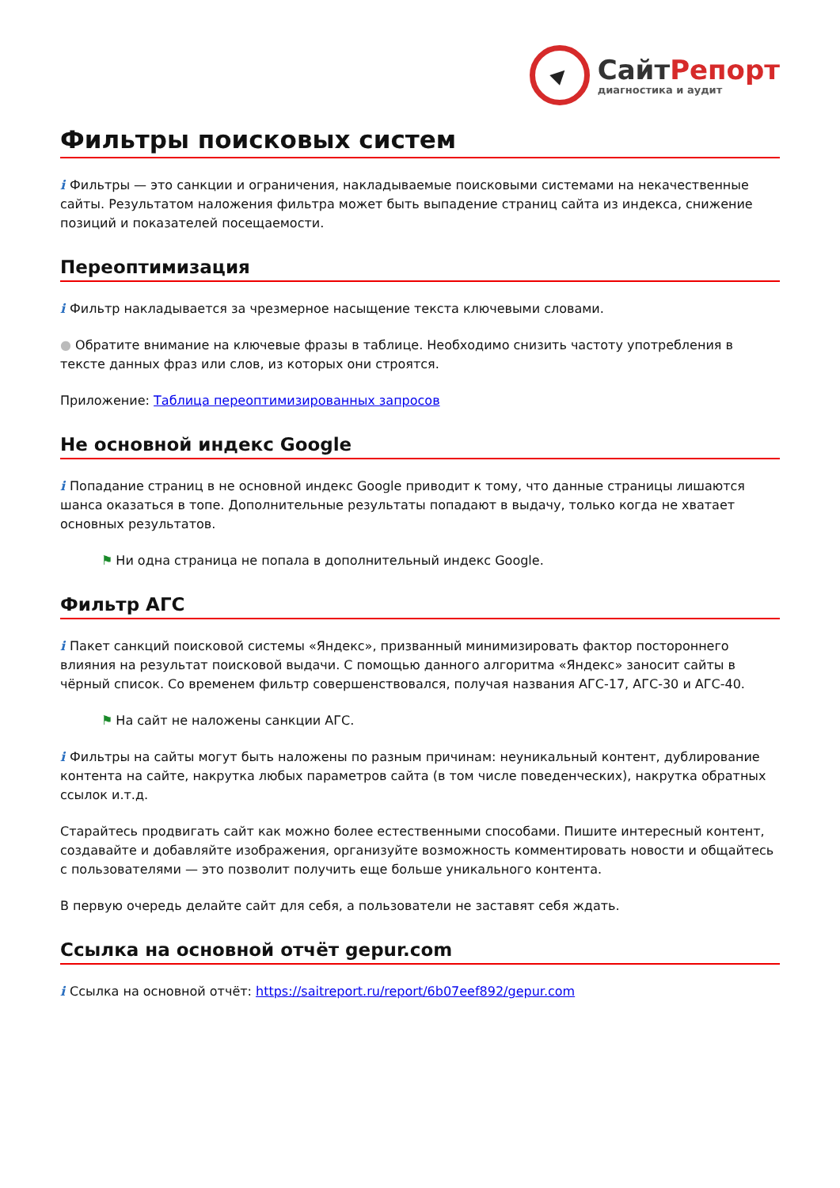СайтРепорт
диагностика и аудит
Фильтры поисковых систем
i Фильтры — это санкции и ограничения, накладываемые поисковыми системами на некачественные сайты. Результатом наложения фильтра может быть выпадение страниц сайта из индекса, снижение позиций и показателей посещаемости.
Переоптимизация
i Фильтр накладывается за чрезмерное насыщение текста ключевыми словами.
● Обратите внимание на ключевые фразы в таблице. Необходимо снизить частоту употребления в тексте данных фраз или слов, из которых они строятся.
Приложение: Таблица переоптимизированных запросов
Не основной индекс Google
i Попадание страниц в не основной индекс Google приводит к тому, что данные страницы лишаются шанса оказаться в топе. Дополнительные результаты попадают в выдачу, только когда не хватает основных результатов.
⚑ Ни одна страница не попала в дополнительный индекс Google.
Фильтр АГС
i Пакет санкций поисковой системы «Яндекс», призванный минимизировать фактор постороннего влияния на результат поисковой выдачи. С помощью данного алгоритма «Яндекс» заносит сайты в чёрный список. Со временем фильтр совершенствовался, получая названия АГС-17, АГС-30 и АГС-40.
⚑ На сайт не наложены санкции АГС.
i Фильтры на сайты могут быть наложены по разным причинам: неуникальный контент, дублирование контента на сайте, накрутка любых параметров сайта (в том числе поведенческих), накрутка обратных ссылок и.т.д.
Старайтесь продвигать сайт как можно более естественными способами. Пишите интересный контент, создавайте и добавляйте изображения, организуйте возможность комментировать новости и общайтесь с пользователями — это позволит получить еще больше уникального контента.
В первую очередь делайте сайт для себя, а пользователи не заставят себя ждать.
Ссылка на основной отчёт gepur.com
i Ссылка на основной отчёт: https://saitreport.ru/report/6b07eef892/gepur.com